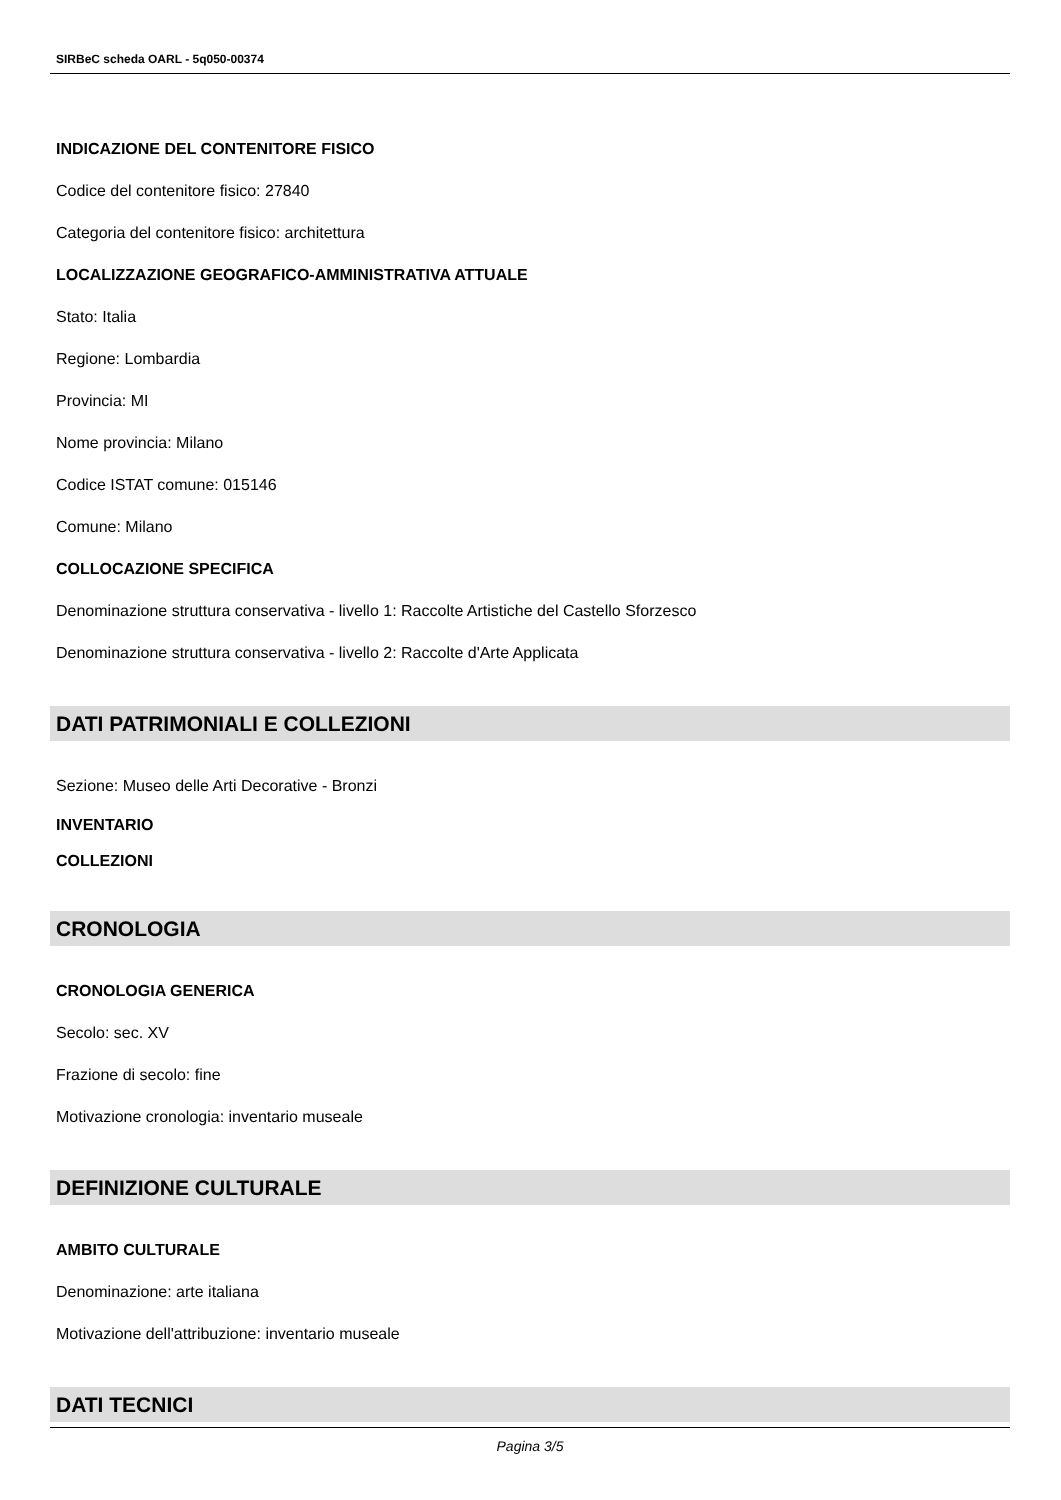SIRBeC scheda OARL - 5q050-00374
INDICAZIONE DEL CONTENITORE FISICO
Codice del contenitore fisico: 27840
Categoria del contenitore fisico: architettura
LOCALIZZAZIONE GEOGRAFICO-AMMINISTRATIVA ATTUALE
Stato: Italia
Regione: Lombardia
Provincia: MI
Nome provincia: Milano
Codice ISTAT comune: 015146
Comune: Milano
COLLOCAZIONE SPECIFICA
Denominazione struttura conservativa - livello 1: Raccolte Artistiche del Castello Sforzesco
Denominazione struttura conservativa - livello 2: Raccolte d'Arte Applicata
DATI PATRIMONIALI E COLLEZIONI
Sezione: Museo delle Arti Decorative - Bronzi
INVENTARIO
COLLEZIONI
CRONOLOGIA
CRONOLOGIA GENERICA
Secolo: sec. XV
Frazione di secolo: fine
Motivazione cronologia: inventario museale
DEFINIZIONE CULTURALE
AMBITO CULTURALE
Denominazione: arte italiana
Motivazione dell'attribuzione: inventario museale
DATI TECNICI
Pagina 3/5